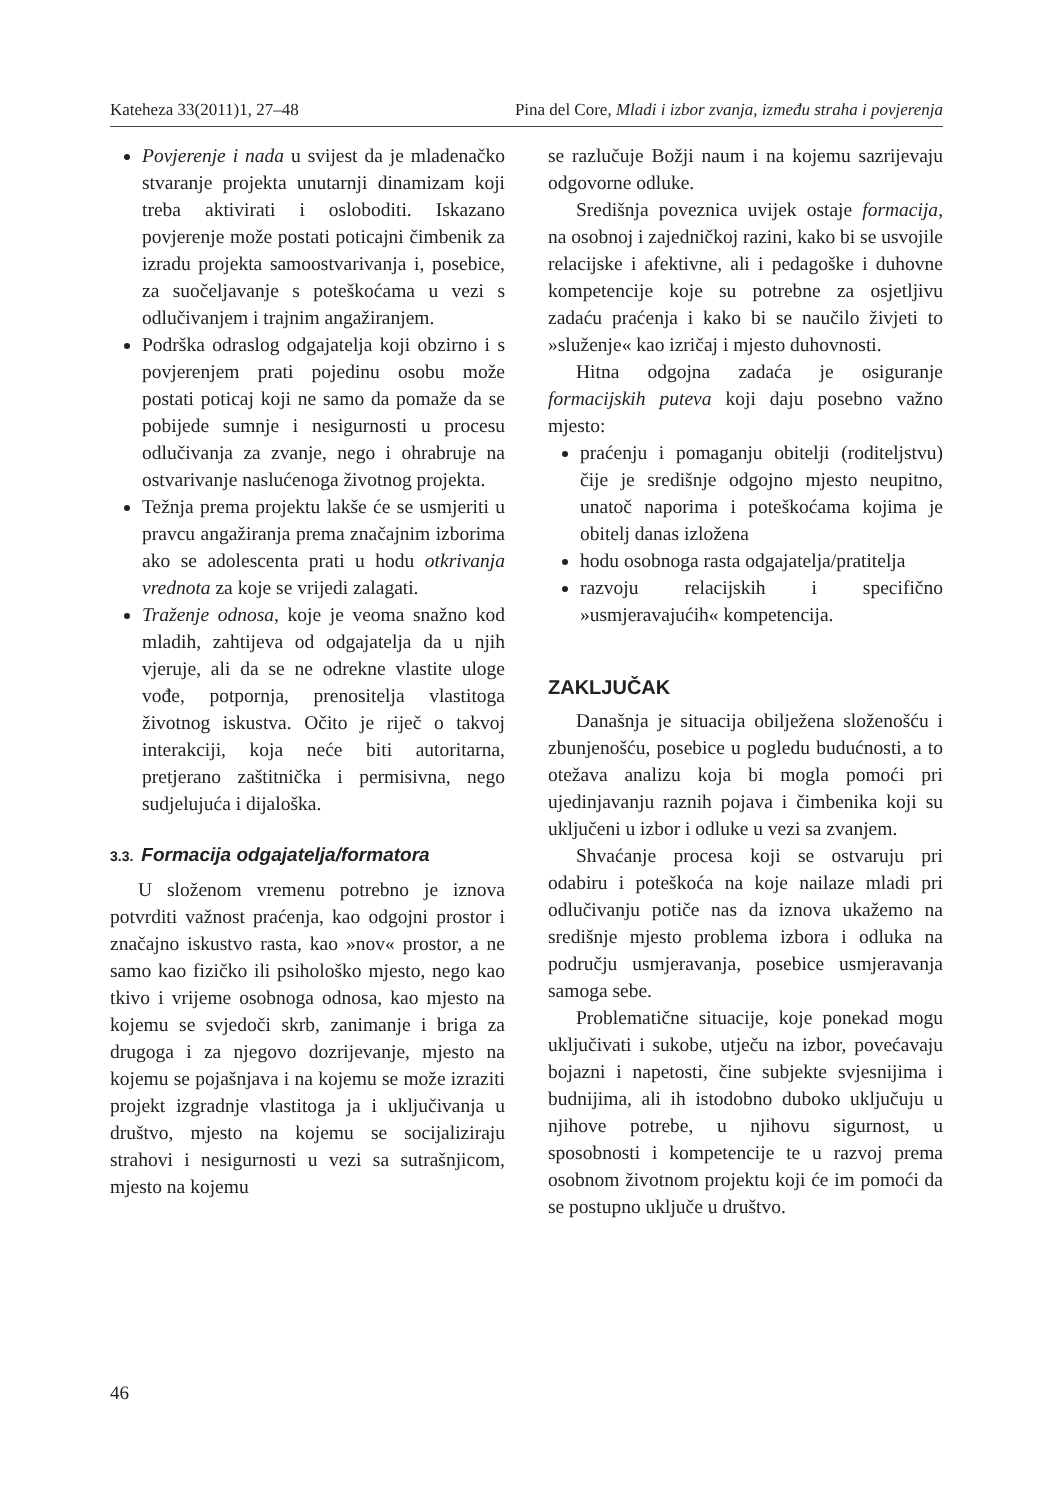Kateheza 33(2011)1, 27–48 Pina del Core, Mladi i izbor zvanja, između straha i povjerenja
Povjerenje i nada u svijest da je mladenačko stvaranje projekta unutarnji dinamizam koji treba aktivirati i osloboditi. Iskazano povjerenje može postati poticajni čimbenik za izradu projekta samoostvarivanja i, posebice, za suočeljavanje s poteškoćama u vezi s odlučivanjem i trajnim angažiranjem.
Podrška odraslog odgajatelja koji obzirno i s povjerenjem prati pojedinu osobu može postati poticaj koji ne samo da pomaže da se pobijede sumnje i nesigurnosti u procesu odlučivanja za zvanje, nego i ohrabruje na ostvarivanje naslućenoga životnog projekta.
Težnja prema projektu lakše će se usmjeriti u pravcu angažiranja prema značajnim izborima ako se adolescenta prati u hodu otkrivanja vrednota za koje se vrijedi zalagati.
Traženje odnosa, koje je veoma snažno kod mladih, zahtijeva od odgajatelja da u njih vjeruje, ali da se ne odrekne vlastite uloge vođe, potpornja, prenositelja vlastitoga životnog iskustva. Očito je riječ o takvoj interakciji, koja neće biti autoritarna, pretjerano zaštitnička i permisivna, nego sudjelujuća i dijaloška.
3.3. Formacija odgajatelja/formatora
U složenom vremenu potrebno je iznova potvrditi važnost praćenja, kao odgojni prostor i značajno iskustvo rasta, kao »nov« prostor, a ne samo kao fizičko ili psihološko mjesto, nego kao tkivo i vrijeme osobnoga odnosa, kao mjesto na kojemu se svjedoči skrb, zanimanje i briga za drugoga i za njegovo dozrijevanje, mjesto na kojemu se pojašnjava i na kojemu se može izraziti projekt izgradnje vlastitoga ja i uključivanja u društvo, mjesto na kojemu se socijaliziraju strahovi i nesigurnosti u vezi sa sutrašnjicom, mjesto na kojemu
se razlučuje Božji naum i na kojemu sazrijevaju odgovorne odluke.
Središnja poveznica uvijek ostaje formacija, na osobnoj i zajedničkoj razini, kako bi se usvojile relacijske i afektivne, ali i pedagoške i duhovne kompetencije koje su potrebne za osjetljivu zadaću praćenja i kako bi se naučilo živjeti to »služenje« kao izričaj i mjesto duhovnosti.
Hitna odgojna zadaća je osiguranje formacijskih puteva koji daju posebno važno mjesto:
praćenju i pomaganju obitelji (roditeljstvu) čije je središnje odgojno mjesto neupitno, unatoč naporima i poteškoćama kojima je obitelj danas izložena
hodu osobnoga rasta odgajatelja/pratitelja
razvoju relacijskih i specifično »usmjeravajućih« kompetencija.
ZAKLJUČAK
Današnja je situacija obilježena složenošću i zbunjenošću, posebice u pogledu budućnosti, a to otežava analizu koja bi mogla pomoći pri ujedinjavanju raznih pojava i čimbenika koji su uključeni u izbor i odluke u vezi sa zvanjem.
Shvaćanje procesa koji se ostvaruju pri odabiru i poteškoća na koje nailaze mladi pri odlučivanju potiče nas da iznova ukažemo na središnje mjesto problema izbora i odluka na području usmjeravanja, posebice usmjeravanja samoga sebe.
Problematične situacije, koje ponekad mogu uključivati i sukobe, utječu na izbor, povećavaju bojazni i napetosti, čine subjekte svjesnijima i budnijima, ali ih istodobno duboko uključuju u njihove potrebe, u njihovu sigurnost, u sposobnosti i kompetencije te u razvoj prema osobnom životnom projektu koji će im pomoći da se postupno uključe u društvo.
46